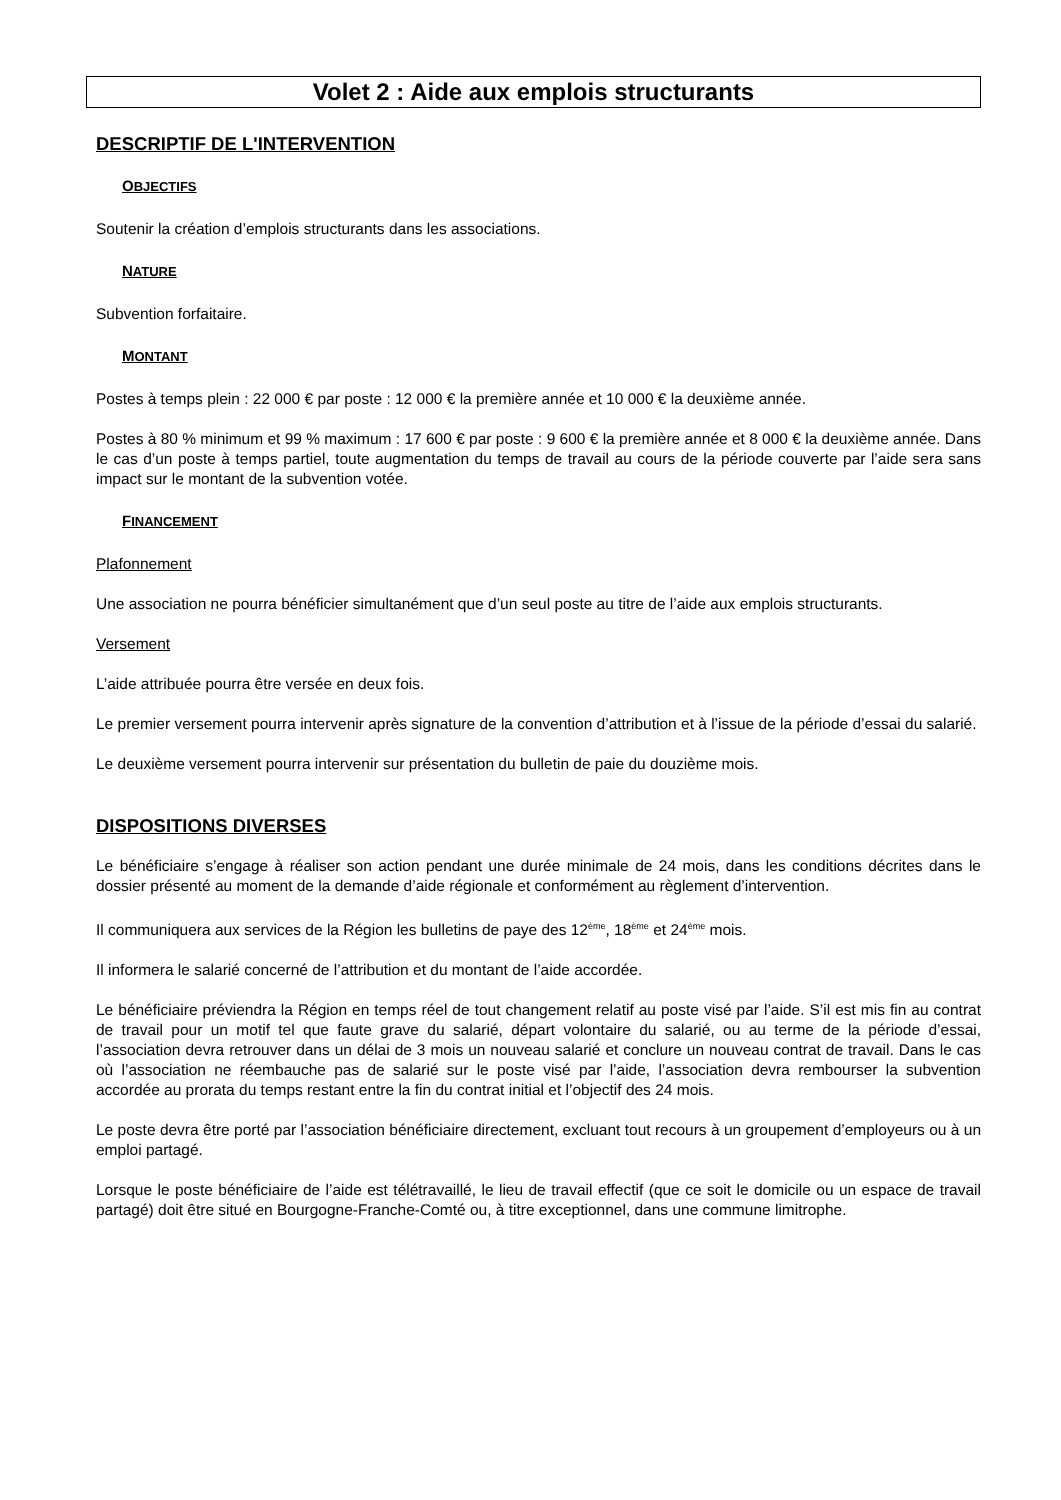Volet 2 : Aide aux emplois structurants
DESCRIPTIF DE L'INTERVENTION
OBJECTIFS
Soutenir la création d’emplois structurants dans les associations.
NATURE
Subvention forfaitaire.
MONTANT
Postes à temps plein : 22 000 € par poste : 12 000 € la première année et 10 000 € la deuxième année.
Postes à 80 % minimum et 99 % maximum : 17 600 € par poste : 9 600 € la première année et 8 000 € la deuxième année. Dans le cas d’un poste à temps partiel, toute augmentation du temps de travail au cours de la période couverte par l’aide sera sans impact sur le montant de la subvention votée.
FINANCEMENT
Plafonnement
Une association ne pourra bénéficier simultanément que d’un seul poste au titre de l’aide aux emplois structurants.
Versement
L’aide attribuée pourra être versée en deux fois.
Le premier versement pourra intervenir après signature de la convention d’attribution et à l’issue de la période d’essai du salarié.
Le deuxième versement pourra intervenir sur présentation du bulletin de paie du douzième mois.
DISPOSITIONS DIVERSES
Le bénéficiaire s’engage à réaliser son action pendant une durée minimale de 24 mois, dans les conditions décrites dans le dossier présenté au moment de la demande d’aide régionale et conformément au règlement d’intervention.
Il communiquera aux services de la Région les bulletins de paye des 12<sup>ème</sup>, 18<sup>ème</sup> et 24<sup>ème</sup> mois.
Il informera le salarié concerné de l’attribution et du montant de l’aide accordée.
Le bénéficiaire préviendra la Région en temps réel de tout changement relatif au poste visé par l’aide. S’il est mis fin au contrat de travail pour un motif tel que faute grave du salarié, départ volontaire du salarié, ou au terme de la période d’essai, l’association devra retrouver dans un délai de 3 mois un nouveau salarié et conclure un nouveau contrat de travail. Dans le cas où l’association ne réembauche pas de salarié sur le poste visé par l’aide, l’association devra rembourser la subvention accordée au prorata du temps restant entre la fin du contrat initial et l’objectif des 24 mois.
Le poste devra être porté par l’association bénéficiaire directement, excluant tout recours à un groupement d’employeurs ou à un emploi partagé.
Lorsque le poste bénéficiaire de l’aide est télétravaillé, le lieu de travail effectif (que ce soit le domicile ou un espace de travail partagé) doit être situé en Bourgogne-Franche-Comté ou, à titre exceptionnel, dans une commune limitrophe.